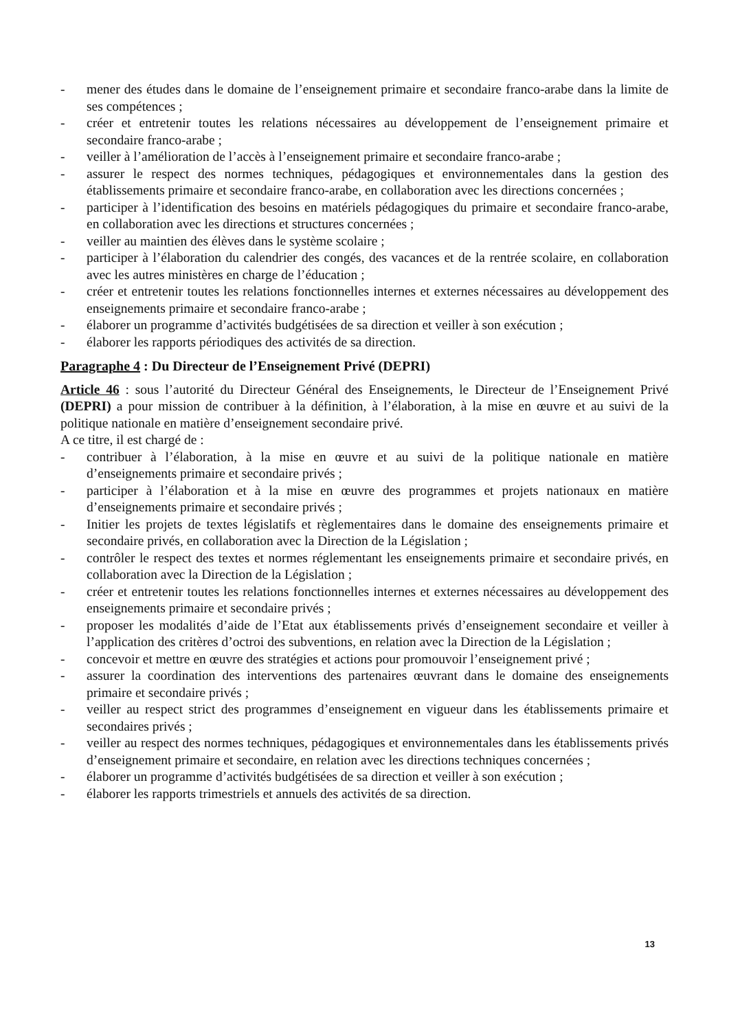- mener des études dans le domaine de l’enseignement primaire et secondaire franco-arabe dans la limite de ses compétences ;
- créer et entretenir toutes les relations nécessaires au développement de l’enseignement primaire et secondaire franco-arabe ;
- veiller à l’amélioration de l’accès à l’enseignement primaire et secondaire franco-arabe ;
- assurer le respect des normes techniques, pédagogiques et environnementales dans la gestion des établissements primaire et secondaire franco-arabe, en collaboration avec les directions concernées ;
- participer à l’identification des besoins en matériels pédagogiques du primaire et secondaire franco-arabe, en collaboration avec les directions et structures concernées ;
- veiller au maintien des élèves dans le système scolaire ;
- participer à l’élaboration du calendrier des congés, des vacances et de la rentrée scolaire, en collaboration avec les autres ministères en charge de l’éducation ;
- créer et entretenir toutes les relations fonctionnelles internes et externes nécessaires au développement des enseignements primaire et secondaire franco-arabe ;
- élaborer un programme d’activités budgétisées de sa direction et veiller à son exécution ;
- élaborer les rapports périodiques des activités de sa direction.
Paragraphe 4 : Du Directeur de l’Enseignement Privé (DEPRI)
Article 46 : sous l’autorité du Directeur Général des Enseignements, le Directeur de l’Enseignement Privé (DEPRI) a pour mission de contribuer à la définition, à l’élaboration, à la mise en œuvre et au suivi de la politique nationale en matière d’enseignement secondaire privé.
A ce titre, il est chargé de :
- contribuer à l’élaboration, à la mise en œuvre et au suivi de la politique nationale en matière d’enseignements primaire et secondaire privés ;
- participer à l’élaboration et à la mise en œuvre des programmes et projets nationaux en matière d’enseignements primaire et secondaire privés ;
- Initier les projets de textes législatifs et règlementaires dans le domaine des enseignements primaire et secondaire privés, en collaboration avec la Direction de la Législation ;
- contrôler le respect des textes et normes réglementant les enseignements primaire et secondaire privés, en collaboration avec la Direction de la Législation ;
- créer et entretenir toutes les relations fonctionnelles internes et externes nécessaires au développement des enseignements primaire et secondaire privés ;
- proposer les modalités d’aide de l’Etat aux établissements privés d’enseignement secondaire et veiller à l’application des critères d’octroi des subventions, en relation avec la Direction de la Législation ;
- concevoir et mettre en œuvre des stratégies et actions pour promouvoir l’enseignement privé ;
- assurer la coordination des interventions des partenaires œuvrant dans le domaine des enseignements primaire et secondaire privés ;
- veiller au respect strict des programmes d’enseignement en vigueur dans les établissements primaire et secondaires privés ;
- veiller au respect des normes techniques, pédagogiques et environnementales dans les établissements privés d’enseignement primaire et secondaire, en relation avec les directions techniques concernées ;
- élaborer un programme d’activités budgétisées de sa direction et veiller à son exécution ;
- élaborer les rapports trimestriels et annuels des activités de sa direction.
13